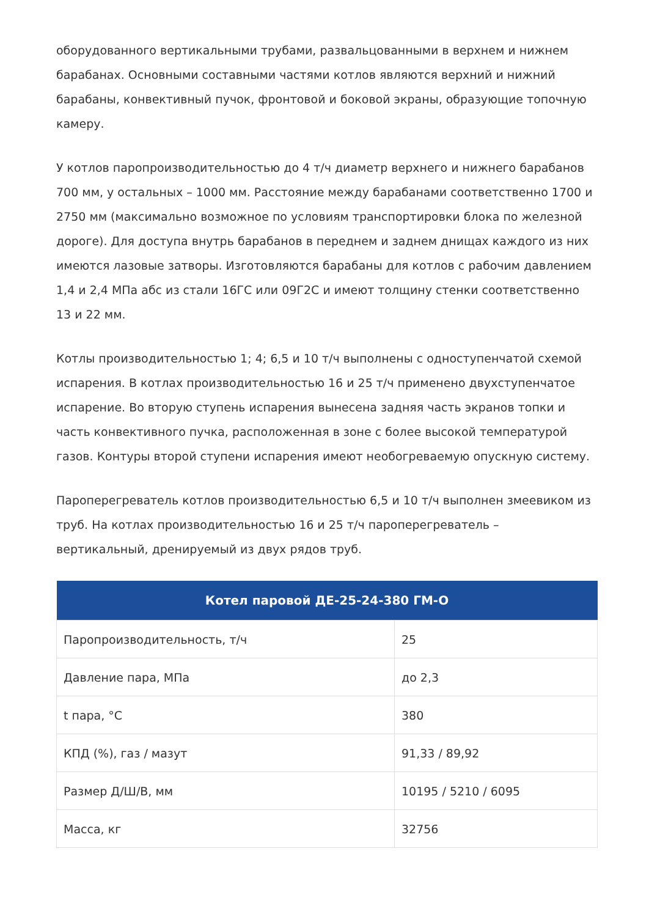оборудованного вертикальными трубами, развальцованными в верхнем и нижнем барабанах. Основными составными частями котлов являются верхний и нижний барабаны, конвективный пучок, фронтовой и боковой экраны, образующие топочную камеру.
У котлов паропроизводительностью до 4 т/ч диаметр верхнего и нижнего барабанов 700 мм, у остальных – 1000 мм. Расстояние между барабанами соответственно 1700 и 2750 мм (максимально возможное по условиям транспортировки блока по железной дороге). Для доступа внутрь барабанов в переднем и заднем днищах каждого из них имеются лазовые затворы. Изготовляются барабаны для котлов с рабочим давлением 1,4 и 2,4 МПа абс из стали 16ГС или 09Г2С и имеют толщину стенки соответственно 13 и 22 мм.
Котлы производительностью 1; 4; 6,5 и 10 т/ч выполнены с одноступенчатой схемой испарения. В котлах производительностью 16 и 25 т/ч применено двухступенчатое испарение. Во вторую ступень испарения вынесена задняя часть экранов топки и часть конвективного пучка, расположенная в зоне с более высокой температурой газов. Контуры второй ступени испарения имеют необогреваемую опускную систему.
Пароперегреватель котлов производительностью 6,5 и 10 т/ч выполнен змеевиком из труб. На котлах производительностью 16 и 25 т/ч пароперегреватель – вертикальный, дренируемый из двух рядов труб.
| Котел паровой ДЕ-25-24-380 ГМ-О | |
| --- | --- |
| Паропроизводительность, т/ч | 25 |
| Давление пара, МПа | до 2,3 |
| t пара, °C | 380 |
| КПД (%), газ / мазут | 91,33 / 89,92 |
| Размер Д/Ш/В, мм | 10195 / 5210 / 6095 |
| Масса, кг | 32756 |